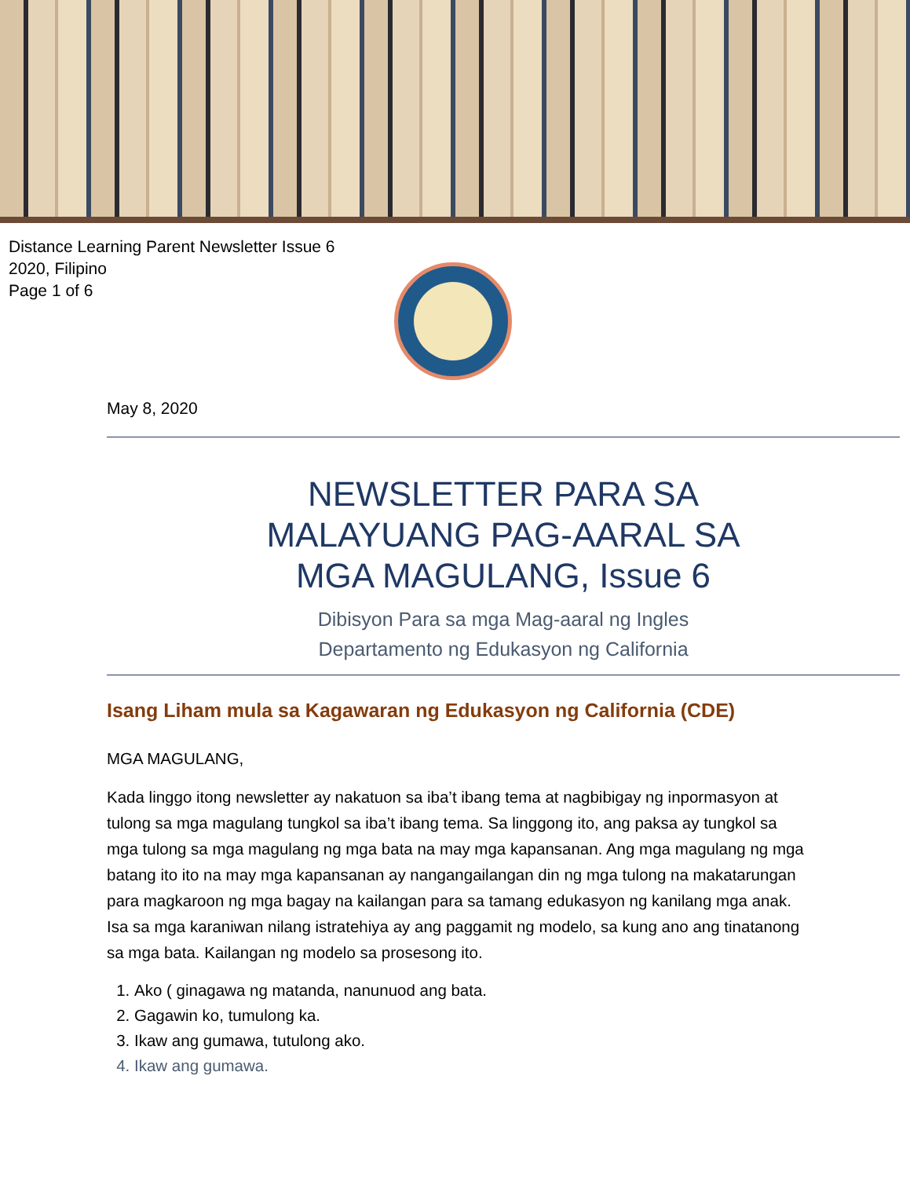Distance Learning Parent Newsletter Issue 6
2020, Filipino
Page 1 of 6
May 8, 2020
NEWSLETTER PARA SA
MALAYUANG PAG-AARAL SA
MGA MAGULANG, Issue 6
Dibisyon Para sa mga Mag-aaral ng Ingles
Departamento ng Edukasyon ng California
Isang Liham mula sa Kagawaran ng Edukasyon ng California (CDE)
MGA MAGULANG,
Kada linggo itong newsletter ay nakatuon sa iba’t ibang tema at nagbibigay ng inpormasyon at tulong sa mga magulang tungkol sa iba’t ibang tema. Sa linggong ito, ang paksa ay tungkol sa mga tulong sa mga magulang ng mga bata na may mga kapansanan. Ang mga magulang ng mga batang ito ito na may mga kapansanan ay nangangailangan din ng mga tulong na makatarungan para magkaroon ng mga bagay na kailangan para sa tamang edukasyon ng kanilang mga anak. Isa sa mga karaniwan nilang istratehiya ay ang paggamit ng modelo, sa kung ano ang tinatanong sa mga bata. Kailangan ng modelo sa prosesong ito.
1. Ako ( ginagawa ng matanda, nanunuod ang bata.
2. Gagawin ko, tumulong ka.
3. Ikaw ang gumawa, tutulong ako.
4. Ikaw ang gumawa.